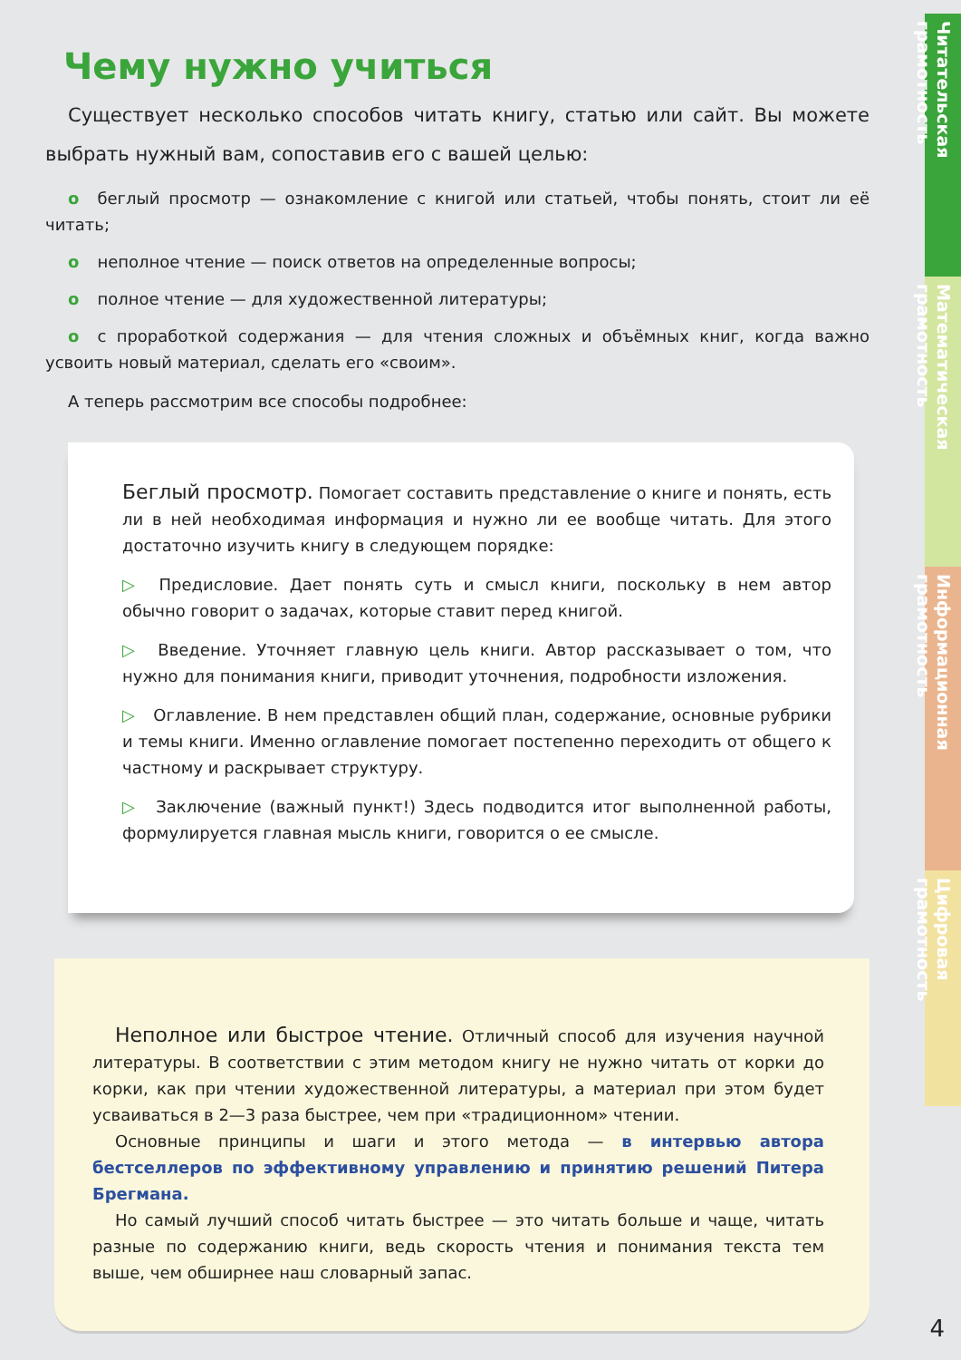Чему нужно учиться
Существует несколько способов читать книгу, статью или сайт. Вы можете выбрать нужный вам, сопоставив его с вашей целью:
o беглый просмотр — ознакомление с книгой или статьей, чтобы понять, стоит ли её читать;
o неполное чтение — поиск ответов на определенные вопросы;
o полное чтение — для художественной литературы;
o с проработкой содержания — для чтения сложных и объёмных книг, когда важно усвоить новый материал, сделать его «своим».
А теперь рассмотрим все способы подробнее:
Беглый просмотр. Помогает составить представление о книге и понять, есть ли в ней необходимая информация и нужно ли ее вообще читать. Для этого достаточно изучить книгу в следующем порядке:
▷ Предисловие. Дает понять суть и смысл книги, поскольку в нем автор обычно говорит о задачах, которые ставит перед книгой.
▷ Введение. Уточняет главную цель книги. Автор рассказывает о том, что нужно для понимания книги, приводит уточнения, подробности изложения.
▷ Оглавление. В нем представлен общий план, содержание, основные рубрики и темы книги. Именно оглавление помогает постепенно переходить от общего к частному и раскрывает структуру.
▷ Заключение (важный пункт!) Здесь подводится итог выполненной работы, формулируется главная мысль книги, говорится о ее смысле.
Неполное или быстрое чтение. Отличный способ для изучения научной литературы. В соответствии с этим методом книгу не нужно читать от корки до корки, как при чтении художественной литературы, а материал при этом будет усваиваться в 2—3 раза быстрее, чем при «традиционном» чтении.
Основные принципы и шаги и этого метода — в интервью автора бестселлеров по эффективному управлению и принятию решений Питера Брегмана.
Но самый лучший способ читать быстрее — это читать больше и чаще, читать разные по содержанию книги, ведь скорость чтения и понимания текста тем выше, чем обширнее наш словарный запас.
Читательская грамотность
Математическая грамотность
Информационная грамотность
Цифровая грамотность
4